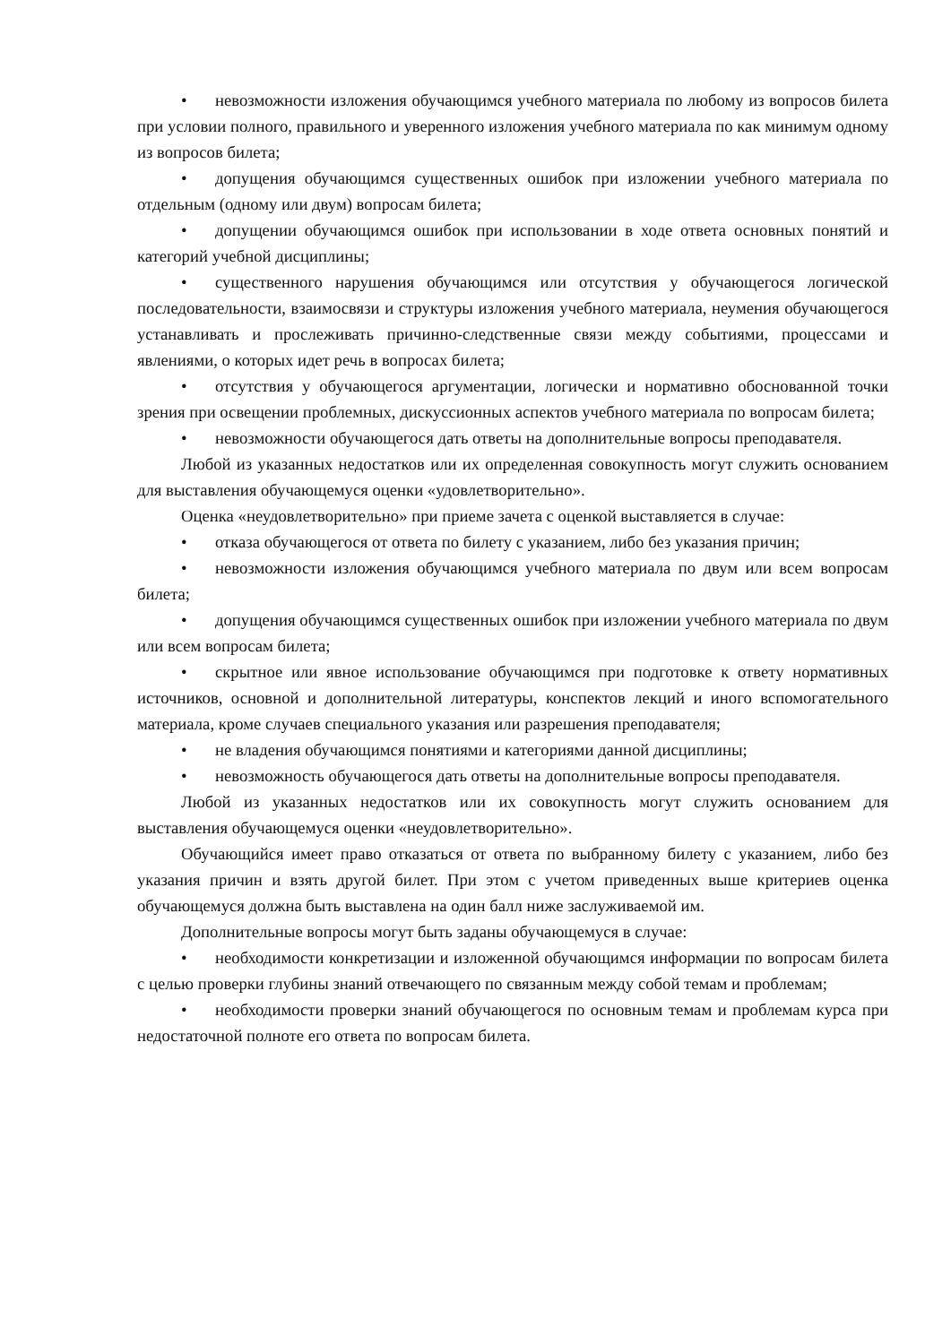• невозможности изложения обучающимся учебного материала по любому из вопросов билета при условии полного, правильного и уверенного изложения учебного материала по как минимум одному из вопросов билета;
• допущения обучающимся существенных ошибок при изложении учебного материала по отдельным (одному или двум) вопросам билета;
• допущении обучающимся ошибок при использовании в ходе ответа основных понятий и категорий учебной дисциплины;
• существенного нарушения обучающимся или отсутствия у обучающегося логической последовательности, взаимосвязи и структуры изложения учебного материала, неумения обучающегося устанавливать и прослеживать причинно-следственные связи между событиями, процессами и явлениями, о которых идет речь в вопросах билета;
• отсутствия у обучающегося аргументации, логически и нормативно обоснованной точки зрения при освещении проблемных, дискуссионных аспектов учебного материала по вопросам билета;
• невозможности обучающегося дать ответы на дополнительные вопросы преподавателя.
Любой из указанных недостатков или их определенная совокупность могут служить основанием для выставления обучающемуся оценки «удовлетворительно».
Оценка «неудовлетворительно» при приеме зачета с оценкой выставляется в случае:
• отказа обучающегося от ответа по билету с указанием, либо без указания причин;
• невозможности изложения обучающимся учебного материала по двум или всем вопросам билета;
• допущения обучающимся существенных ошибок при изложении учебного материала по двум или всем вопросам билета;
• скрытное или явное использование обучающимся при подготовке к ответу нормативных источников, основной и дополнительной литературы, конспектов лекций и иного вспомогательного материала, кроме случаев специального указания или разрешения преподавателя;
• не владения обучающимся понятиями и категориями данной дисциплины;
• невозможность обучающегося дать ответы на дополнительные вопросы преподавателя.
Любой из указанных недостатков или их совокупность могут служить основанием для выставления обучающемуся оценки «неудовлетворительно».
Обучающийся имеет право отказаться от ответа по выбранному билету с указанием, либо без указания причин и взять другой билет. При этом с учетом приведенных выше критериев оценка обучающемуся должна быть выставлена на один балл ниже заслуживаемой им.
Дополнительные вопросы могут быть заданы обучающемуся в случае:
• необходимости конкретизации и изложенной обучающимся информации по вопросам билета с целью проверки глубины знаний отвечающего по связанным между собой темам и проблемам;
• необходимости проверки знаний обучающегося по основным темам и проблемам курса при недостаточной полноте его ответа по вопросам билета.